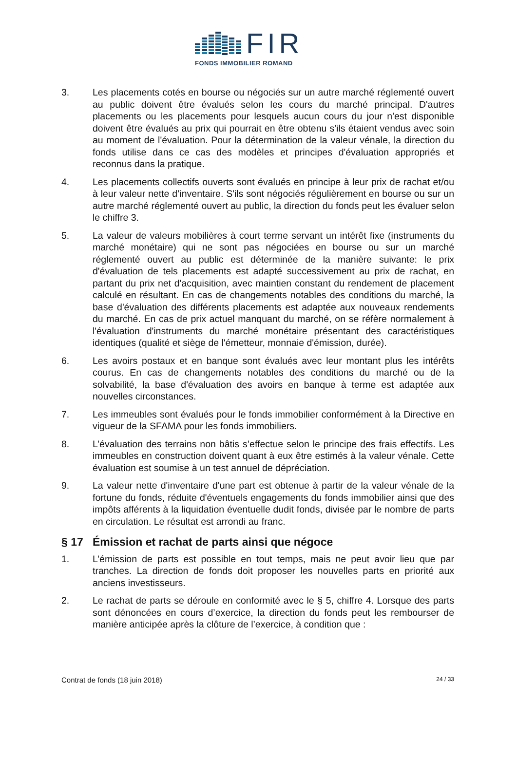FIR
FONDS IMMOBILIER ROMAND
3. Les placements cotés en bourse ou négociés sur un autre marché réglementé ouvert au public doivent être évalués selon les cours du marché principal. D'autres placements ou les placements pour lesquels aucun cours du jour n'est disponible doivent être évalués au prix qui pourrait en être obtenu s'ils étaient vendus avec soin au moment de l'évaluation. Pour la détermination de la valeur vénale, la direction du fonds utilise dans ce cas des modèles et principes d'évaluation appropriés et reconnus dans la pratique.
4. Les placements collectifs ouverts sont évalués en principe à leur prix de rachat et/ou à leur valeur nette d’inventaire. S'ils sont négociés régulièrement en bourse ou sur un autre marché réglementé ouvert au public, la direction du fonds peut les évaluer selon le chiffre 3.
5. La valeur de valeurs mobilières à court terme servant un intérêt fixe (instruments du marché monétaire) qui ne sont pas négociées en bourse ou sur un marché réglementé ouvert au public est déterminée de la manière suivante: le prix d'évaluation de tels placements est adapté successivement au prix de rachat, en partant du prix net d'acquisition, avec maintien constant du rendement de placement calculé en résultant. En cas de changements notables des conditions du marché, la base d'évaluation des différents placements est adaptée aux nouveaux rendements du marché. En cas de prix actuel manquant du marché, on se réfère normalement à l'évaluation d'instruments du marché monétaire présentant des caractéristiques identiques (qualité et siège de l'émetteur, monnaie d'émission, durée).
6. Les avoirs postaux et en banque sont évalués avec leur montant plus les intérêts courus. En cas de changements notables des conditions du marché ou de la solvabilité, la base d'évaluation des avoirs en banque à terme est adaptée aux nouvelles circonstances.
7. Les immeubles sont évalués pour le fonds immobilier conformément à la Directive en vigueur de la SFAMA pour les fonds immobiliers.
8. L’évaluation des terrains non bâtis s’effectue selon le principe des frais effectifs. Les immeubles en construction doivent quant à eux être estimés à la valeur vénale. Cette évaluation est soumise à un test annuel de dépréciation.
9. La valeur nette d'inventaire d'une part est obtenue à partir de la valeur vénale de la fortune du fonds, réduite d'éventuels engagements du fonds immobilier ainsi que des impôts afférents à la liquidation éventuelle dudit fonds, divisée par le nombre de parts en circulation. Le résultat est arrondi au franc.
§ 17 Émission et rachat de parts ainsi que négoce
1. L’émission de parts est possible en tout temps, mais ne peut avoir lieu que par tranches. La direction de fonds doit proposer les nouvelles parts en priorité aux anciens investisseurs.
2. Le rachat de parts se déroule en conformité avec le § 5, chiffre 4. Lorsque des parts sont dénoncées en cours d’exercice, la direction du fonds peut les rembourser de manière anticipée après la clôture de l’exercice, à condition que :
Contrat de fonds (18 juin 2018) 24 / 33